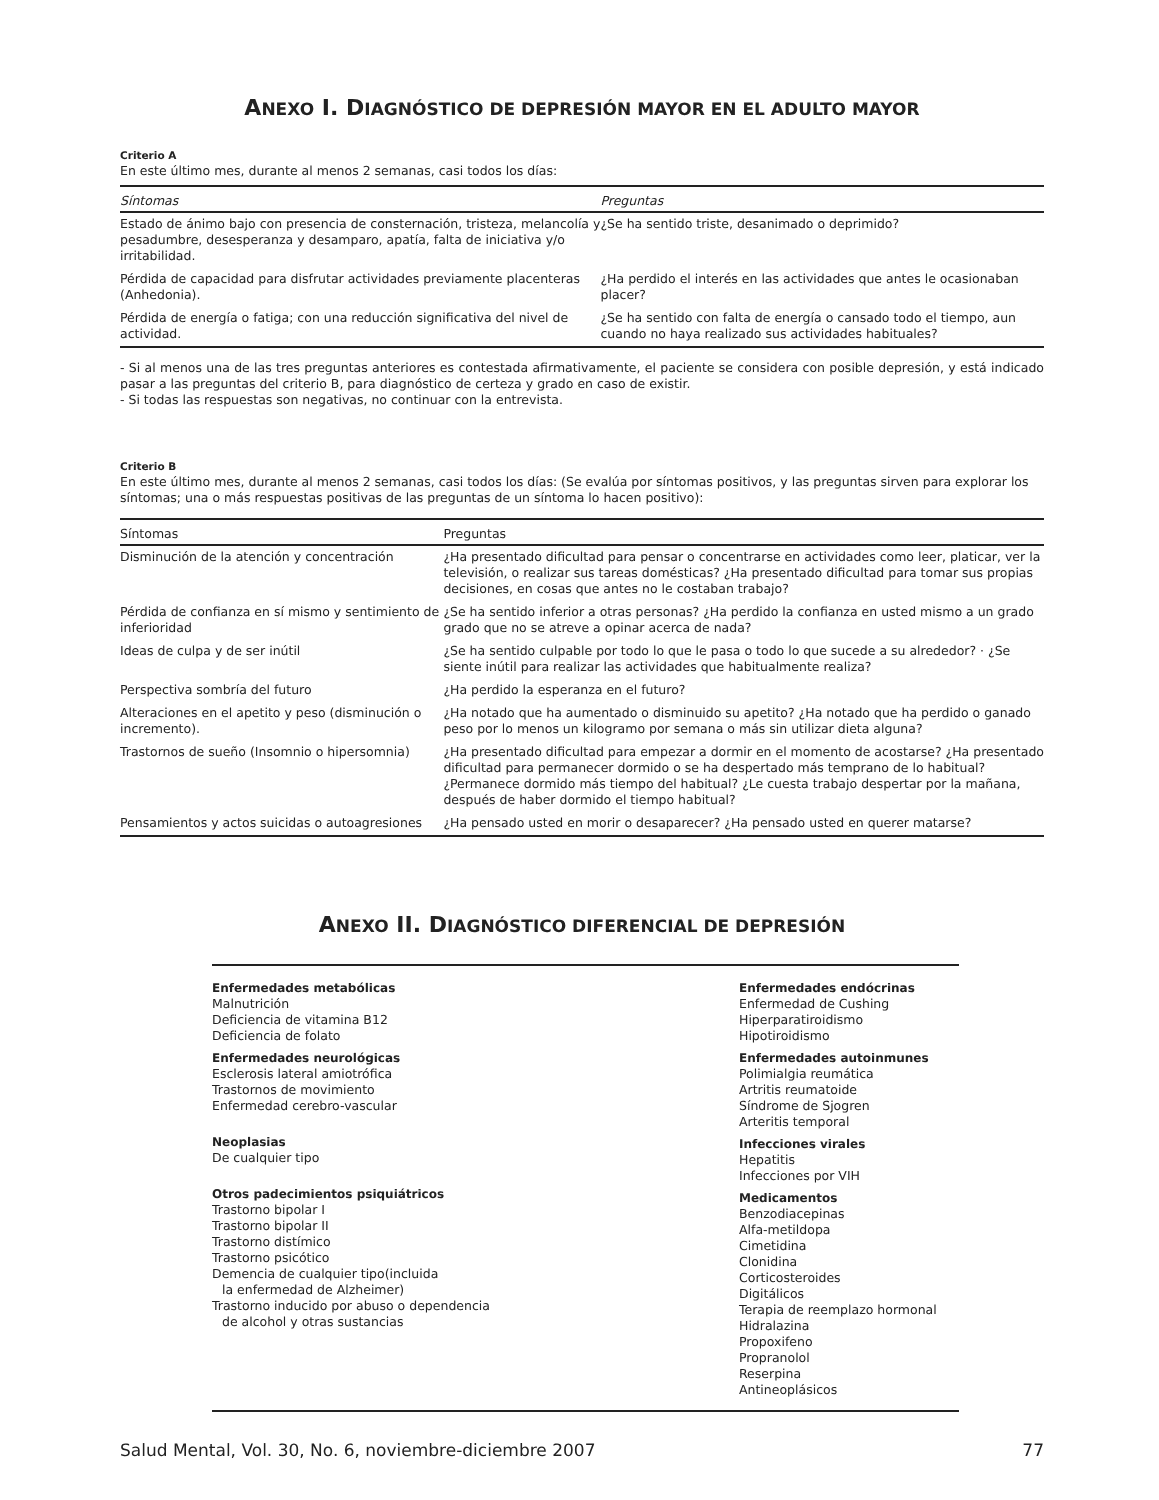ANEXO I. DIAGNÓSTICO DE DEPRESIÓN MAYOR EN EL ADULTO MAYOR
Criterio A
En este último mes, durante al menos 2 semanas, casi todos los días:
| Síntomas | Preguntas |
| --- | --- |
| Estado de ánimo bajo con presencia de consternación, tristeza, melancolía y pesadumbre, desesperanza y desamparo, apatía, falta de iniciativa y/o irritabilidad. | ¿Se ha sentido triste, desanimado o deprimido? |
| Pérdida de capacidad para disfrutar actividades previamente placenteras (Anhedonia). | ¿Ha perdido el interés en las actividades que antes le ocasionaban placer? |
| Pérdida de energía o fatiga; con una reducción significativa del nivel de actividad. | ¿Se ha sentido con falta de energía o cansado todo el tiempo, aun cuando no haya realizado sus actividades habituales? |
- Si al menos una de las tres preguntas anteriores es contestada afirmativamente, el paciente se considera con posible depresión, y está indicado pasar a las preguntas del criterio B, para diagnóstico de certeza y grado en caso de existir.
- Si todas las respuestas son negativas, no continuar con la entrevista.
Criterio B
En este último mes, durante al menos 2 semanas, casi todos los días: (Se evalúa por síntomas positivos, y las preguntas sirven para explorar los síntomas; una o más respuestas positivas de las preguntas de un síntoma lo hacen positivo):
| Síntomas | Preguntas |
| --- | --- |
| Disminución de la atención y concentración | ¿Ha presentado dificultad para pensar o concentrarse en actividades como leer, platicar, ver la televisión, o realizar sus tareas domésticas? ¿Ha presentado dificultad para tomar sus propias decisiones, en cosas que antes no le costaban trabajo? |
| Pérdida de confianza en sí mismo y sentimiento de inferioridad | ¿Se ha sentido inferior a otras personas? ¿Ha perdido la confianza en usted mismo a un grado grado que no se atreve a opinar acerca de nada? |
| Ideas de culpa y de ser inútil | ¿Se ha sentido culpable por todo lo que le pasa o todo lo que sucede a su alrededor? · ¿Se siente inútil para realizar las actividades que habitualmente realiza? |
| Perspectiva sombría del futuro | ¿Ha perdido la esperanza en el futuro? |
| Alteraciones en el apetito y peso (disminución o incremento). | ¿Ha notado que ha aumentado o disminuido su apetito? ¿Ha notado que ha perdido o ganado peso por lo menos un kilogramo por semana o más sin utilizar dieta alguna? |
| Trastornos de sueño (Insomnio o hipersomnia) | ¿Ha presentado dificultad para empezar a dormir en el momento de acostarse? ¿Ha presentado dificultad para permanecer dormido o se ha despertado más temprano de lo habitual? ¿Permanece dormido más tiempo del habitual? ¿Le cuesta trabajo despertar por la mañana, después de haber dormido el tiempo habitual? |
| Pensamientos y actos suicidas o autoagresiones | ¿Ha pensado usted en morir o desaparecer? ¿Ha pensado usted en querer matarse? |
ANEXO II. DIAGNÓSTICO DIFERENCIAL DE DEPRESIÓN
Enfermedades metabólicas
Malnutrición
Deficiencia de vitamina B12
Deficiencia de folato
Enfermedades neurológicas
Esclerosis lateral amiotrófica
Trastornos de movimiento
Enfermedad cerebro-vascular
Neoplasias
De cualquier tipo
Otros padecimientos psiquiátricos
Trastorno bipolar I
Trastorno bipolar II
Trastorno distímico
Trastorno psicótico
Demencia de cualquier tipo(incluida
la enfermedad de Alzheimer)
Trastorno inducido por abuso o dependencia
de alcohol y otras sustancias
Enfermedades endócrinas
Enfermedad de Cushing
Hiperparatiroidismo
Hipotiroidismo
Enfermedades autoinmunes
Polimialgia reumática
Artritis reumatoide
Síndrome de Sjogren
Arteritis temporal
Infecciones virales
Hepatitis
Infecciones por VIH
Medicamentos
Benzodiacepinas
Alfa-metildopa
Cimetidina
Clonidina
Corticosteroides
Digitálicos
Terapia de reemplazo hormonal
Hidralazina
Propoxifeno
Propranolol
Reserpina
Antineoplásicos
Salud Mental, Vol. 30, No. 6, noviembre-diciembre 2007 77